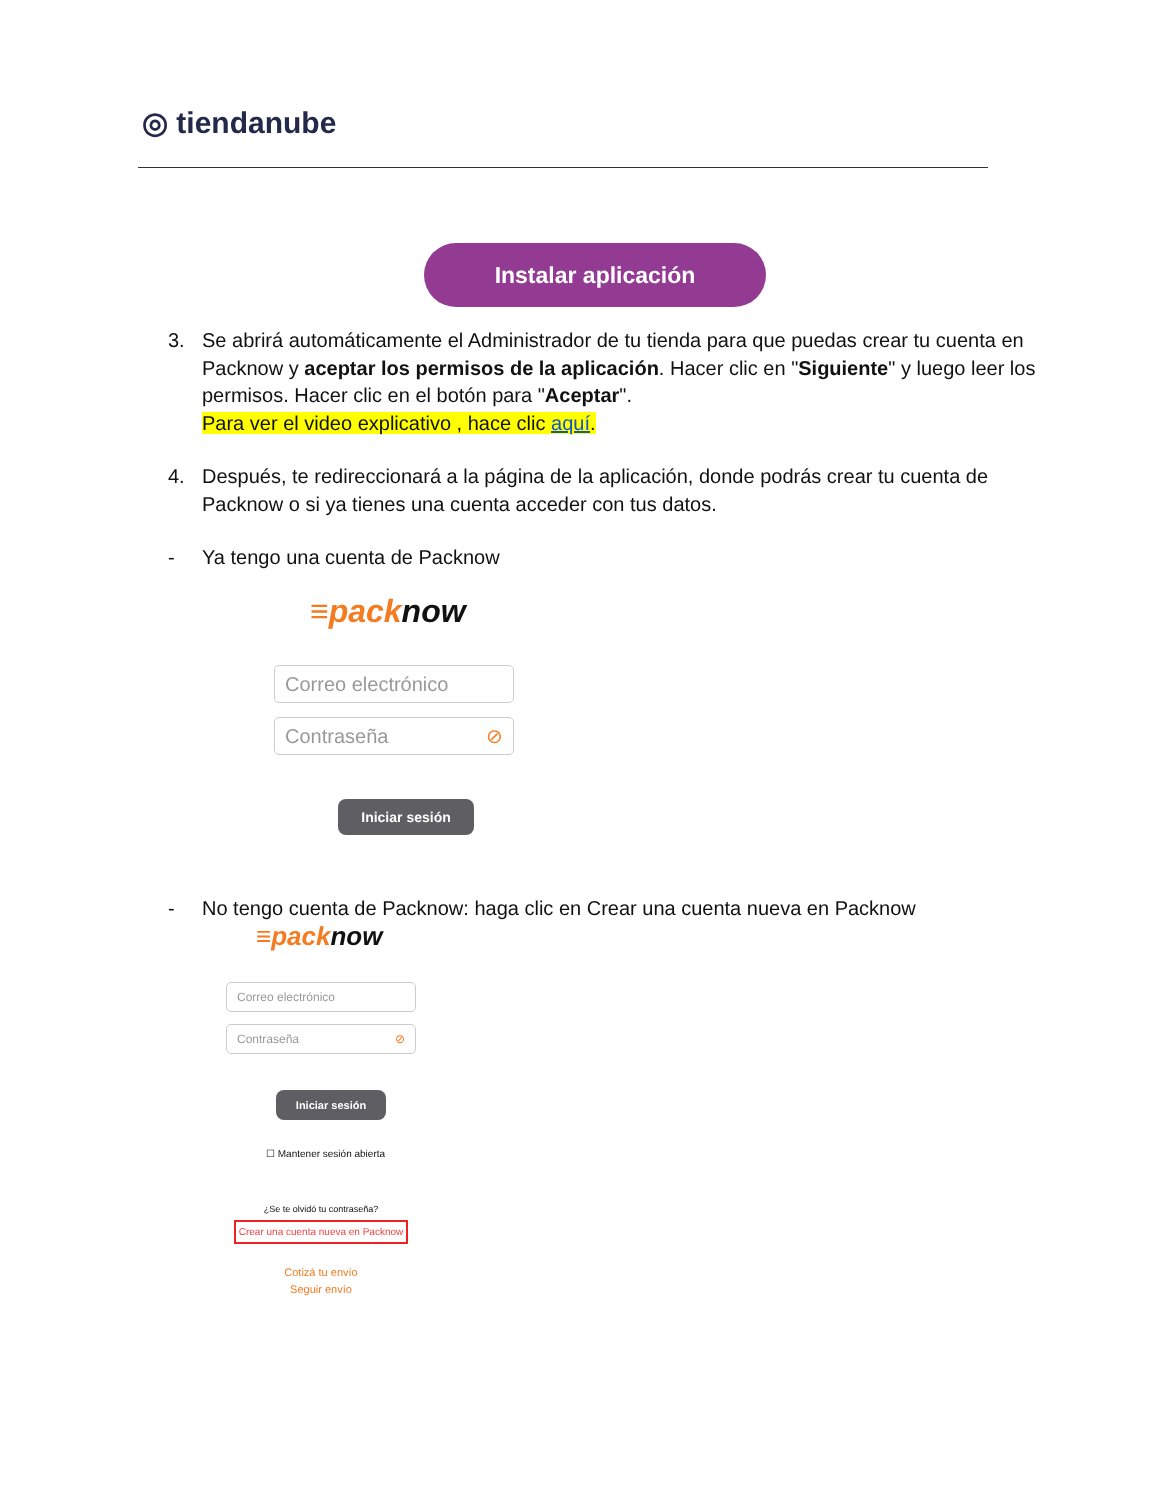◎ tiendanube
Instalar aplicación
3. Se abrirá automáticamente el Administrador de tu tienda para que puedas crear tu cuenta en Packnow y aceptar los permisos de la aplicación. Hacer clic en "Siguiente" y luego leer los permisos. Hacer clic en el botón para "Aceptar".
Para ver el video explicativo , hace clic aquí.
4. Después, te redireccionará a la página de la aplicación, donde podrás crear tu cuenta de Packnow o si ya tienes una cuenta acceder con tus datos.
- Ya tengo una cuenta de Packnow
≡packnow
Correo electrónico
Contraseña ⊘
Iniciar sesión
- No tengo cuenta de Packnow: haga clic en Crear una cuenta nueva en Packnow
≡packnow
Correo electrónico
Contraseña ⊘
Iniciar sesión
☐ Mantener sesión abierta
¿Se te olvidó tu contraseña?
Crear una cuenta nueva en Packnow
Cotizá tu envío
Seguir envío